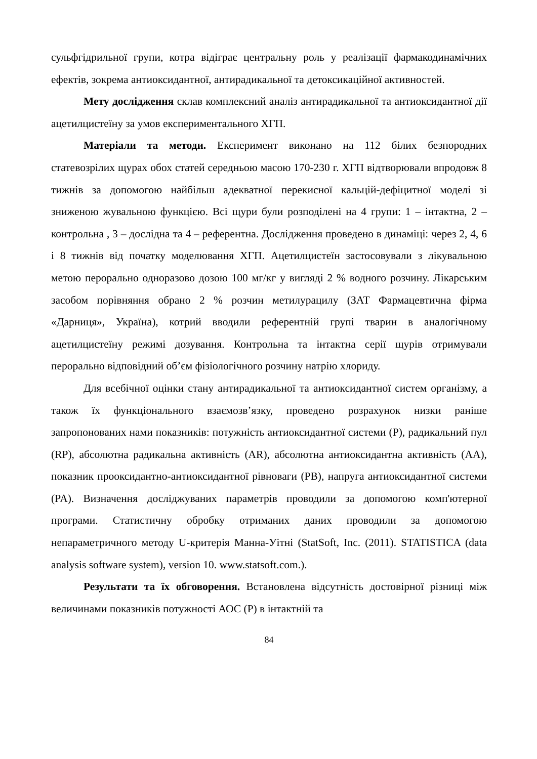сульфгідрильної групи, котра відіграє центральну роль у реалізації фармакодинамічних ефектів, зокрема антиоксидантної, антирадикальної та детоксикаційної активностей.
Мету дослідження склав комплексний аналіз антирадикальної та антиоксидантної дії ацетилцистеїну за умов експериментального ХГП.
Матеріали та методи. Експеримент виконано на 112 білих безпородних статевозрілих щурах обох статей середньою масою 170-230 г. ХГП відтворювали впродовж 8 тижнів за допомогою найбільш адекватної перекисної кальцій-дефіцитної моделі зі зниженою жувальною функцією. Всі щури були розподілені на 4 групи: 1 – інтактна, 2 – контрольна , 3 – дослідна та 4 – референтна. Дослідження проведено в динаміці: через 2, 4, 6 і 8 тижнів від початку моделювання ХГП. Ацетилцистеїн застосовували з лікувальною метою перорально одноразово дозою 100 мг/кг у вигляді 2 % водного розчину. Лікарським засобом порівняння обрано 2 % розчин метилурацилу (ЗАТ Фармацевтична фірма «Дарниця», Україна), котрий вводили референтній групі тварин в аналогічному ацетилцистеїну режимі дозування. Контрольна та інтактна серії щурів отримували перорально відповідний об’єм фізіологічного розчину натрію хлориду.
Для всебічної оцінки стану антирадикальної та антиоксидантної систем організму, а також їх функціонального взаємозв’язку, проведено розрахунок низки раніше запропонованих нами показників: потужність антиоксидантної системи (P), радикальний пул (RP), абсолютна радикальна активність (AR), абсолютна антиоксидантна активність (AA), показник прооксидантно-антиоксидантної рівноваги (PB), напруга антиоксидантної системи (PA). Визначення досліджуваних параметрів проводили за допомогою комп'ютерної програми. Статистичну обробку отриманих даних проводили за допомогою непараметричного методу U-критерія Манна-Уітні (StatSoft, Inc. (2011). STATISTICA (data analysis software system), version 10. www.statsoft.com.).
Результати та їх обговорення. Встановлена відсутність достовірної різниці між величинами показників потужності АОС (Р) в інтактній та
84